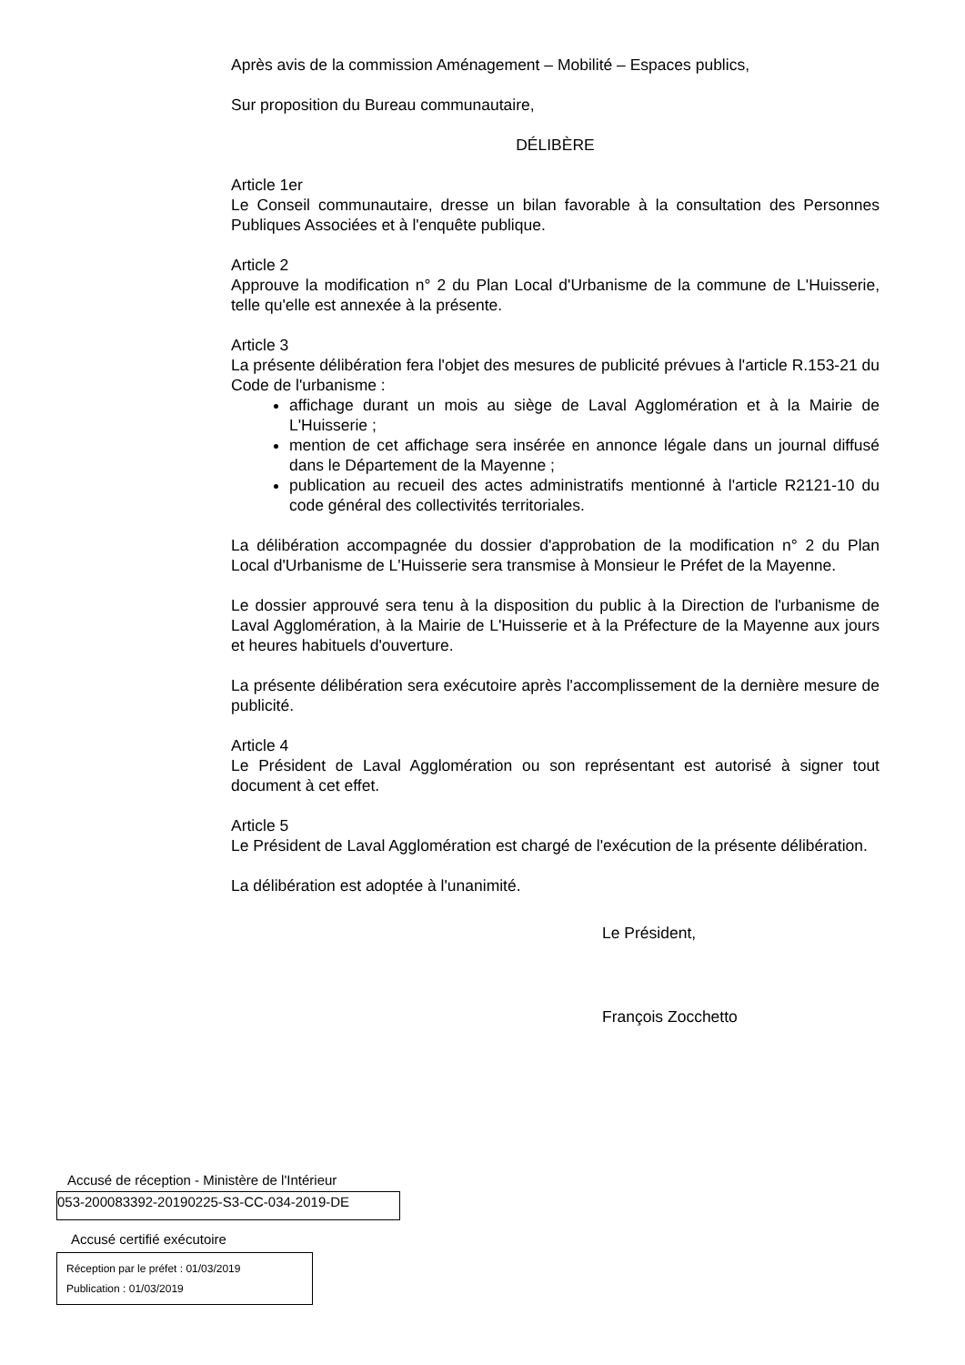Après avis de la commission Aménagement – Mobilité – Espaces publics,
Sur proposition du Bureau communautaire,
DÉLIBÈRE
Article 1er
Le Conseil communautaire, dresse un bilan favorable à la consultation des Personnes Publiques Associées et à l'enquête publique.
Article 2
Approuve la modification n° 2 du Plan Local d'Urbanisme de la commune de L'Huisserie, telle qu'elle est annexée à la présente.
Article 3
La présente délibération fera l'objet des mesures de publicité prévues à l'article R.153-21 du Code de l'urbanisme :
affichage durant un mois au siège de Laval Agglomération et à la Mairie de L'Huisserie ;
mention de cet affichage sera insérée en annonce légale dans un journal diffusé dans le Département de la Mayenne ;
publication au recueil des actes administratifs mentionné à l'article R2121-10 du code général des collectivités territoriales.
La délibération accompagnée du dossier d'approbation de la modification n° 2 du Plan Local d'Urbanisme de L'Huisserie sera transmise à Monsieur le Préfet de la Mayenne.
Le dossier approuvé sera tenu à la disposition du public à la Direction de l'urbanisme de Laval Agglomération, à la Mairie de L'Huisserie et à la Préfecture de la Mayenne aux jours et heures habituels d'ouverture.
La présente délibération sera exécutoire après l'accomplissement de la dernière mesure de publicité.
Article 4
Le Président de Laval Agglomération ou son représentant est autorisé à signer tout document à cet effet.
Article 5
Le Président de Laval Agglomération est chargé de l'exécution de la présente délibération.
La délibération est adoptée à l'unanimité.
Le Président,
François Zocchetto
Accusé de réception - Ministère de l'Intérieur
053-200083392-20190225-S3-CC-034-2019-DE
Accusé certifié exécutoire
Réception par le préfet : 01/03/2019
Publication : 01/03/2019